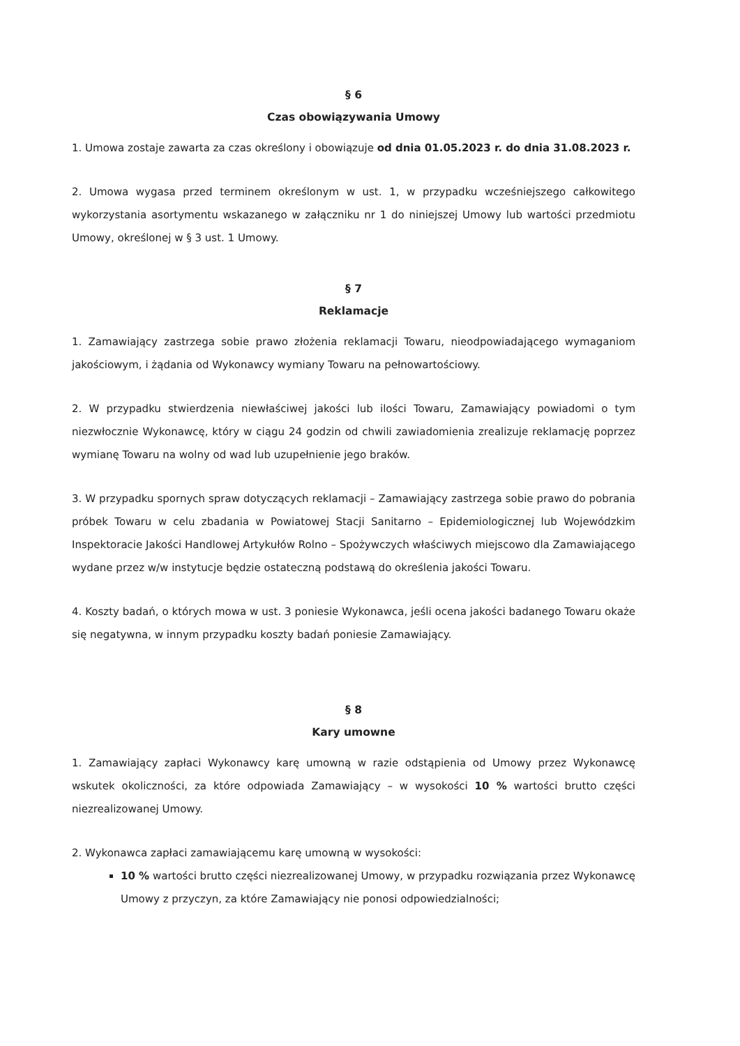§ 6
Czas obowiązywania Umowy
1. Umowa zostaje zawarta za czas określony i obowiązuje od dnia 01.05.2023 r. do dnia 31.08.2023 r.
2. Umowa wygasa przed terminem określonym w ust. 1, w przypadku wcześniejszego całkowitego wykorzystania asortymentu wskazanego w załączniku nr 1 do niniejszej Umowy lub wartości przedmiotu Umowy, określonej w § 3 ust. 1 Umowy.
§ 7
Reklamacje
1. Zamawiający zastrzega sobie prawo złożenia reklamacji Towaru, nieodpowiadającego wymaganiom jakościowym, i żądania od Wykonawcy wymiany Towaru na pełnowartościowy.
2. W przypadku stwierdzenia niewłaściwej jakości lub ilości Towaru, Zamawiający powiadomi o tym niezwłocznie Wykonawcę, który w ciągu 24 godzin od chwili zawiadomienia zrealizuje reklamację poprzez wymianę Towaru na wolny od wad lub uzupełnienie jego braków.
3. W przypadku spornych spraw dotyczących reklamacji – Zamawiający zastrzega sobie prawo do pobrania próbek Towaru w celu zbadania w Powiatowej Stacji Sanitarno – Epidemiologicznej lub Wojewódzkim Inspektoracie Jakości Handlowej Artykułów Rolno – Spożywczych właściwych miejscowo dla Zamawiającego wydane przez w/w instytucje będzie ostateczną podstawą do określenia jakości Towaru.
4. Koszty badań, o których mowa w ust. 3 poniesie Wykonawca, jeśli ocena jakości badanego Towaru okaże się negatywna, w innym przypadku koszty badań poniesie Zamawiający.
§ 8
Kary umowne
1. Zamawiający zapłaci Wykonawcy karę umowną w razie odstąpienia od Umowy przez Wykonawcę wskutek okoliczności, za które odpowiada Zamawiający – w wysokości 10 % wartości brutto części niezrealizowanej Umowy.
2. Wykonawca zapłaci zamawiającemu karę umowną w wysokości:
10 % wartości brutto części niezrealizowanej Umowy, w przypadku rozwiązania przez Wykonawcę Umowy z przyczyn, za które Zamawiający nie ponosi odpowiedzialności;